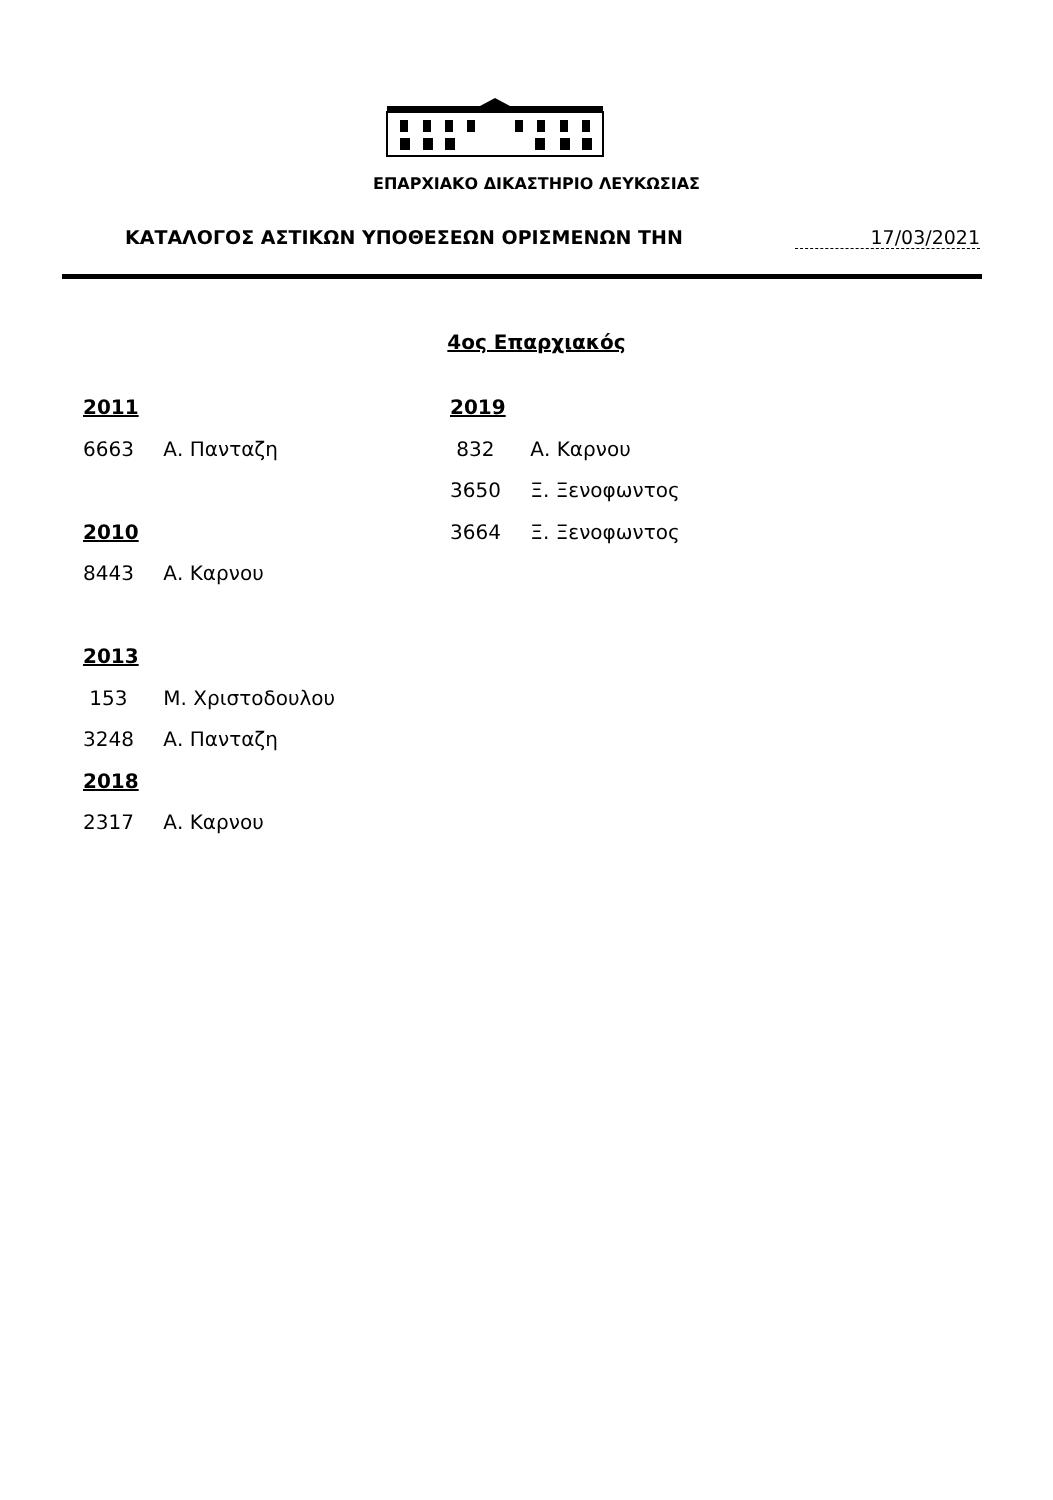ΕΠΑΡΧΙΑΚΟ ΔΙΚΑΣΤΗΡΙΟ ΛΕΥΚΩΣΙΑΣ
ΚΑΤΑΛΟΓΟΣ ΑΣΤΙΚΩΝ ΥΠΟΘΕΣΕΩΝ ΟΡΙΣΜΕΝΩΝ ΤΗΝ
17/03/2021
4ος Επαρχιακός
2011
6663 Α. Πανταζη
2010
8443 Α. Καρνου
2013
153 Μ. Χριστοδουλου
3248 Α. Πανταζη
2018
2317 Α. Καρνου
2019
832 Α. Καρνου
3650 Ξ. Ξενοφωντος
3664 Ξ. Ξενοφωντος